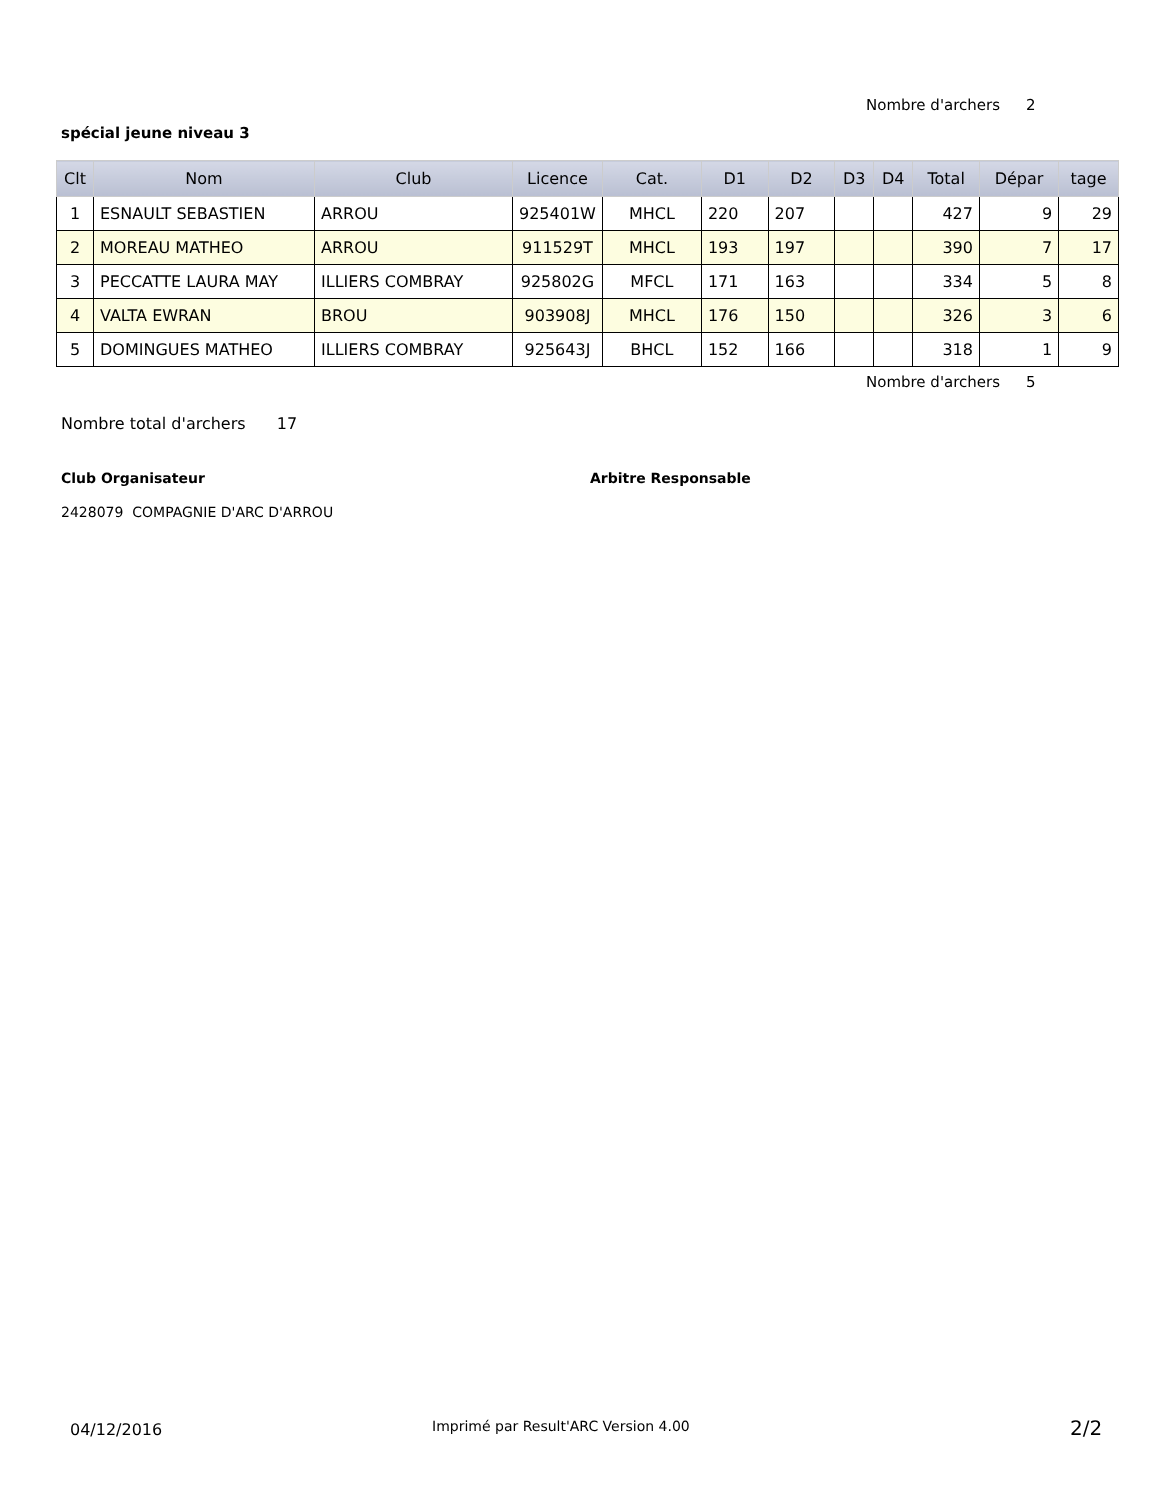Nombre d'archers 2
spécial jeune niveau 3
| Clt | Nom | Club | Licence | Cat. | D1 | D2 | D3 | D4 | Total | Dépar | tage |
| --- | --- | --- | --- | --- | --- | --- | --- | --- | --- | --- | --- |
| 1 | ESNAULT SEBASTIEN | ARROU | 925401W | MHCL | 220 | 207 | | | 427 | 9 | 29 |
| 2 | MOREAU MATHEO | ARROU | 911529T | MHCL | 193 | 197 | | | 390 | 7 | 17 |
| 3 | PECCATTE LAURA MAY | ILLIERS COMBRAY | 925802G | MFCL | 171 | 163 | | | 334 | 5 | 8 |
| 4 | VALTA EWRAN | BROU | 903908J | MHCL | 176 | 150 | | | 326 | 3 | 6 |
| 5 | DOMINGUES MATHEO | ILLIERS COMBRAY | 925643J | BHCL | 152 | 166 | | | 318 | 1 | 9 |
Nombre d'archers 5
Nombre total d'archers 17
Club Organisateur Arbitre Responsable
2428079 COMPAGNIE D'ARC D'ARROU
04/12/2016
Imprimé par Result'ARC Version 4.00
2/2